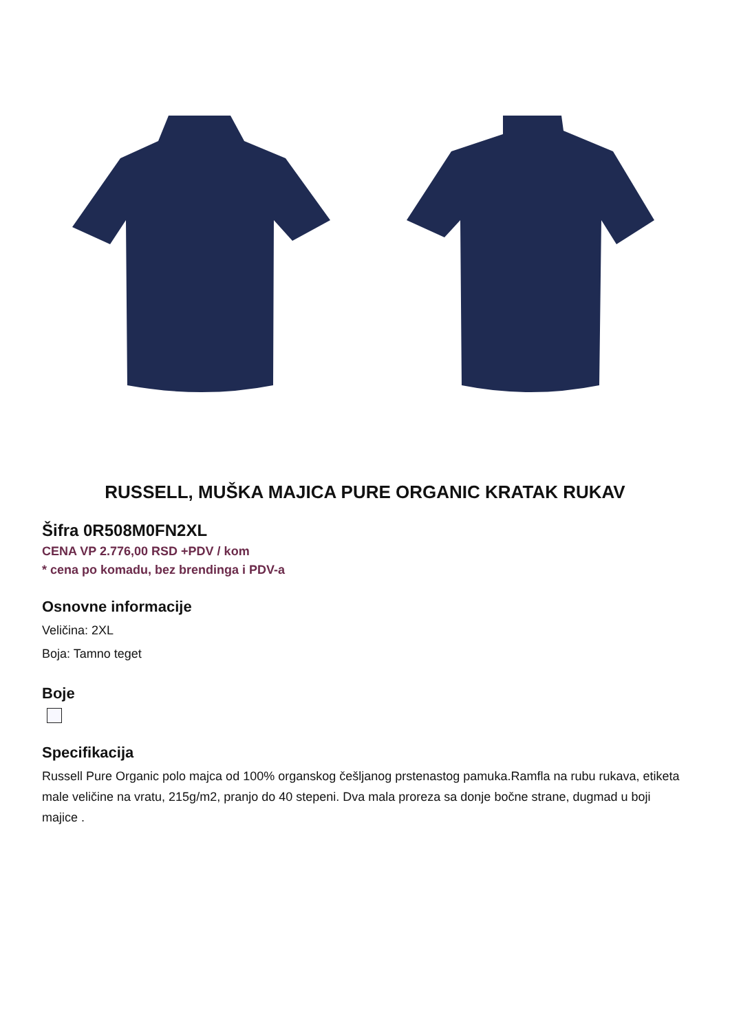RUSSELL, MUŠKA MAJICA PURE ORGANIC KRATAK RUKAV
Šifra 0R508M0FN2XL
CENA VP 2.776,00 RSD +PDV / kom
* cena po komadu, bez brendinga i PDV-a
Osnovne informacije
Veličina: 2XL
Boja: Tamno teget
Boje
Specifikacija
Russell Pure Organic polo majca od 100% organskog češljanog prstenastog pamuka.Ramfla na rubu rukava, etiketa male veličine na vratu, 215g/m2, pranjo do 40 stepeni. Dva mala proreza sa donje bočne strane, dugmad u boji majice .